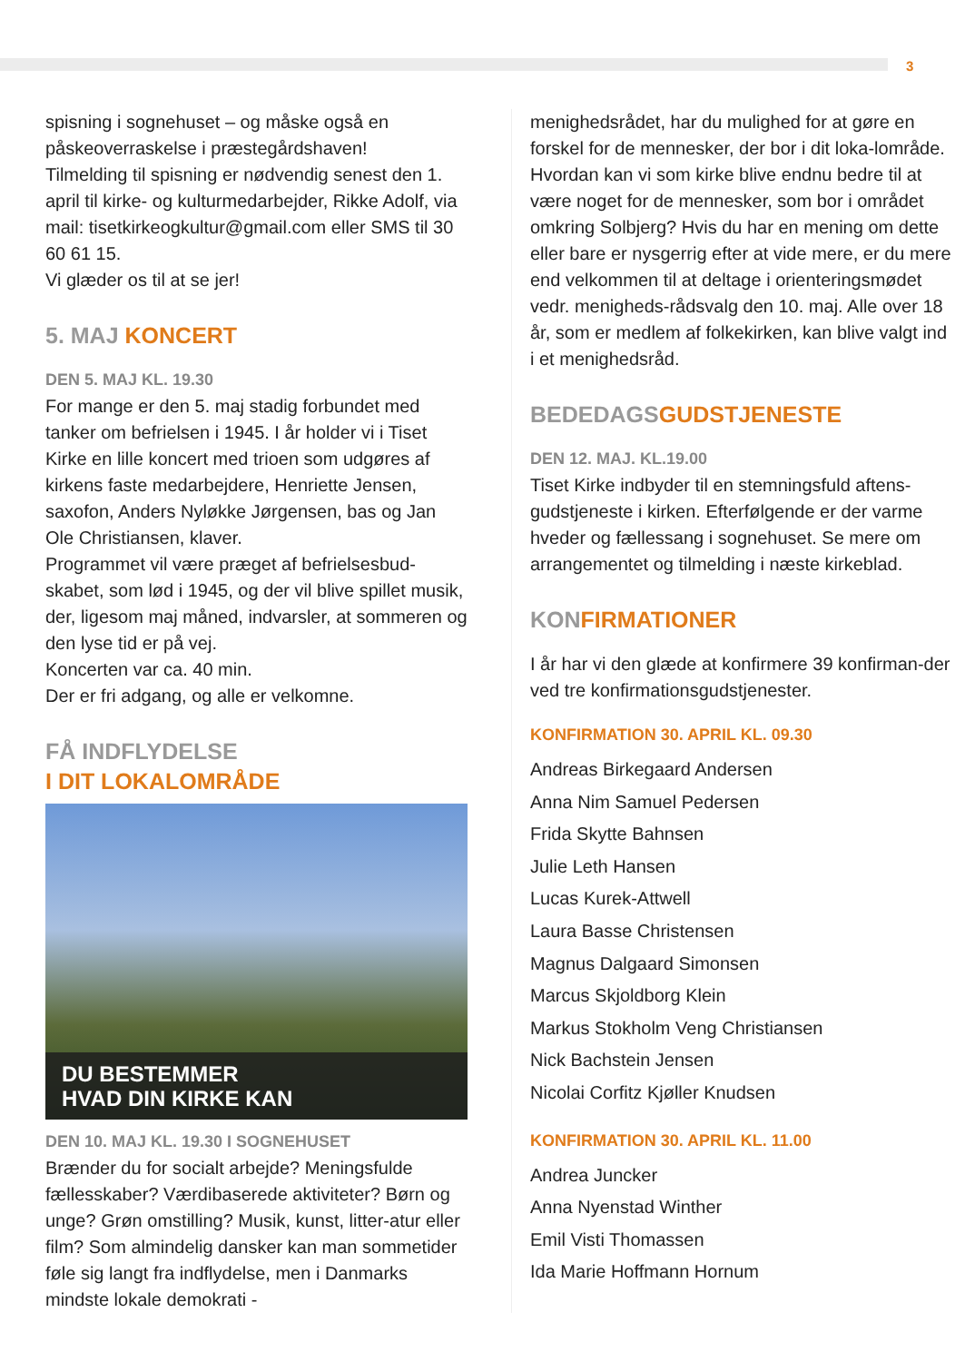3
spisning i sognehuset – og måske også en påskeoverraskelse i præstegårdshaven!
Tilmelding til spisning er nødvendig senest den 1. april til kirke- og kulturmedarbejder, Rikke Adolf, via mail: tisetkirkeogkultur@gmail.com eller SMS til 30 60 61 15.
Vi glæder os til at se jer!
5. MAJ KONCERT
DEN 5. MAJ KL. 19.30
For mange er den 5. maj stadig forbundet med tanker om befrielsen i 1945. I år holder vi i Tiset Kirke en lille koncert med trioen som udgøres af kirkens faste medarbejdere, Henriette Jensen, saxofon, Anders Nyløkke Jørgensen, bas og Jan Ole Christiansen, klaver.
Programmet vil være præget af befrielsesbud-skabet, som lød i 1945, og der vil blive spillet musik, der, ligesom maj måned, indvarsler, at sommeren og den lyse tid er på vej.
Koncerten var ca. 40 min.
Der er fri adgang, og alle er velkomne.
FÅ INDFLYDELSE
I DIT LOKALOMRÅDE
DU BESTEMMER
HVAD DIN KIRKE KAN
DEN 10. MAJ KL. 19.30 I SOGNEHUSET
Brænder du for socialt arbejde? Meningsfulde fællesskaber? Værdibaserede aktiviteter? Børn og unge? Grøn omstilling? Musik, kunst, litter-atur eller film? Som almindelig dansker kan man sommetider føle sig langt fra indflydelse, men i Danmarks mindste lokale demokrati -
menighedsrådet, har du mulighed for at gøre en forskel for de mennesker, der bor i dit loka-lområde. Hvordan kan vi som kirke blive endnu bedre til at være noget for de mennesker, som bor i området omkring Solbjerg? Hvis du har en mening om dette eller bare er nysgerrig efter at vide mere, er du mere end velkommen til at deltage i orienteringsmødet vedr. menigheds-rådsvalg den 10. maj. Alle over 18 år, som er medlem af folkekirken, kan blive valgt ind i et menighedsråd.
BEDEDAGSGUDSTJENESTE
DEN 12. MAJ. KL.19.00
Tiset Kirke indbyder til en stemningsfuld aftens-gudstjeneste i kirken. Efterfølgende er der varme hveder og fællessang i sognehuset. Se mere om arrangementet og tilmelding i næste kirkeblad.
KONFIRMATIONER
I år har vi den glæde at konfirmere 39 konfirman-der ved tre konfirmationsgudstjenester.
KONFIRMATION 30. APRIL KL. 09.30
Andreas Birkegaard Andersen
Anna Nim Samuel Pedersen
Frida Skytte Bahnsen
Julie Leth Hansen
Lucas Kurek-Attwell
Laura Basse Christensen
Magnus Dalgaard Simonsen
Marcus Skjoldborg Klein
Markus Stokholm Veng Christiansen
Nick Bachstein Jensen
Nicolai Corfitz Kjøller Knudsen
KONFIRMATION 30. APRIL KL. 11.00
Andrea Juncker
Anna Nyenstad Winther
Emil Visti Thomassen
Ida Marie Hoffmann Hornum